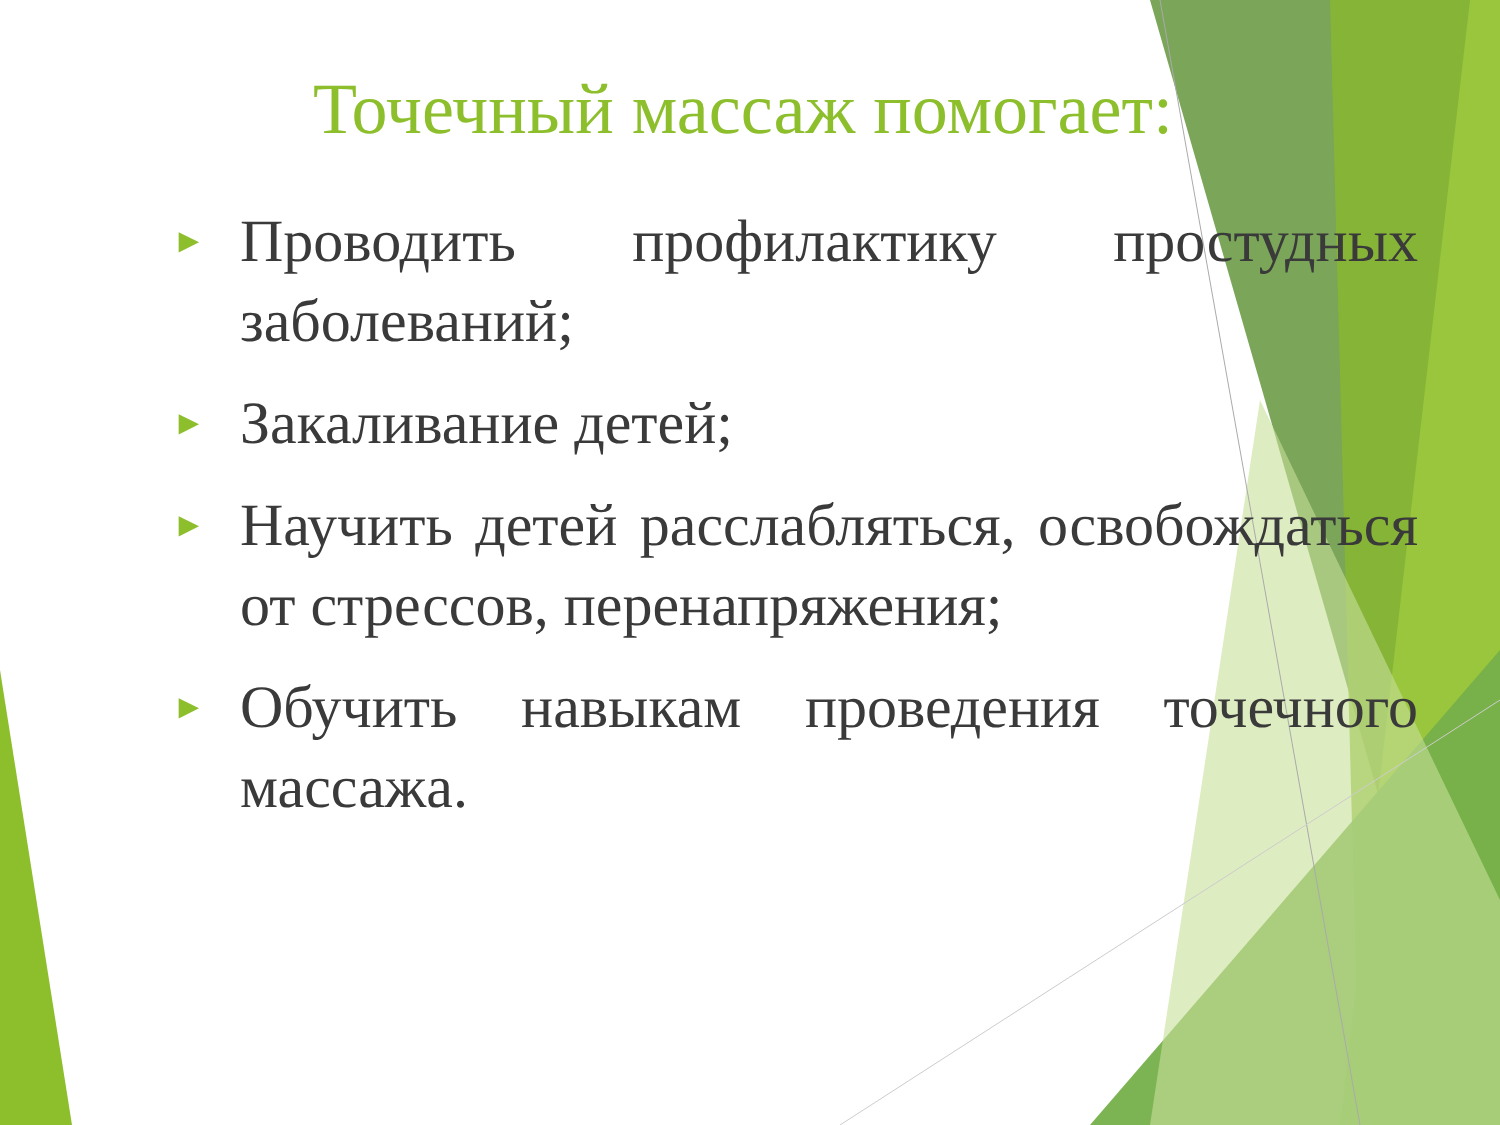Точечный массаж помогает:
► Проводить профилактику простудных заболеваний;
► Закаливание детей;
► Научить детей расслабляться, освобождаться от стрессов, перенапряжения;
► Обучить навыкам проведения точечного массажа.